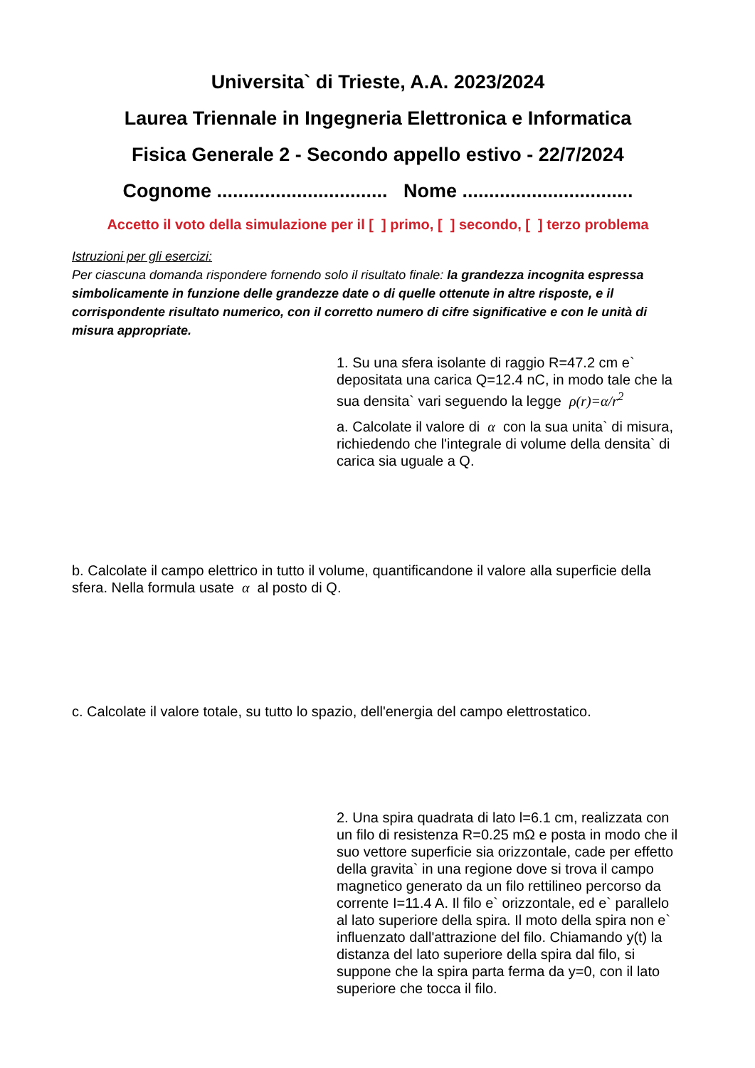Universita` di Trieste, A.A. 2023/2024
Laurea Triennale in Ingegneria Elettronica e Informatica
Fisica Generale 2 - Secondo appello estivo - 22/7/2024
Cognome ................................ Nome ................................
Accetto il voto della simulazione per il [ ] primo, [ ] secondo, [ ] terzo problema
Istruzioni per gli esercizi:
Per ciascuna domanda rispondere fornendo solo il risultato finale: la grandezza incognita espressa simbolicamente in funzione delle grandezze date o di quelle ottenute in altre risposte, e il corrispondente risultato numerico, con il corretto numero di cifre significative e con le unità di misura appropriate.
1. Su una sfera isolante di raggio R=47.2 cm e` depositata una carica Q=12.4 nC, in modo tale che la sua densita` vari seguendo la legge ρ(r)=α/r<sup>2</sup>
a. Calcolate il valore di α con la sua unita` di misura, richiedendo che l'integrale di volume della densita` di carica sia uguale a Q.
b. Calcolate il campo elettrico in tutto il volume, quantificandone il valore alla superficie della sfera. Nella formula usate α al posto di Q.
c. Calcolate il valore totale, su tutto lo spazio, dell'energia del campo elettrostatico.
2. Una spira quadrata di lato l=6.1 cm, realizzata con un filo di resistenza R=0.25 mΩ e posta in modo che il suo vettore superficie sia orizzontale, cade per effetto della gravita` in una regione dove si trova il campo magnetico generato da un filo rettilineo percorso da corrente I=11.4 A. Il filo e` orizzontale, ed e` parallelo al lato superiore della spira. Il moto della spira non e` influenzato dall'attrazione del filo. Chiamando y(t) la distanza del lato superiore della spira dal filo, si suppone che la spira parta ferma da y=0, con il lato superiore che tocca il filo.